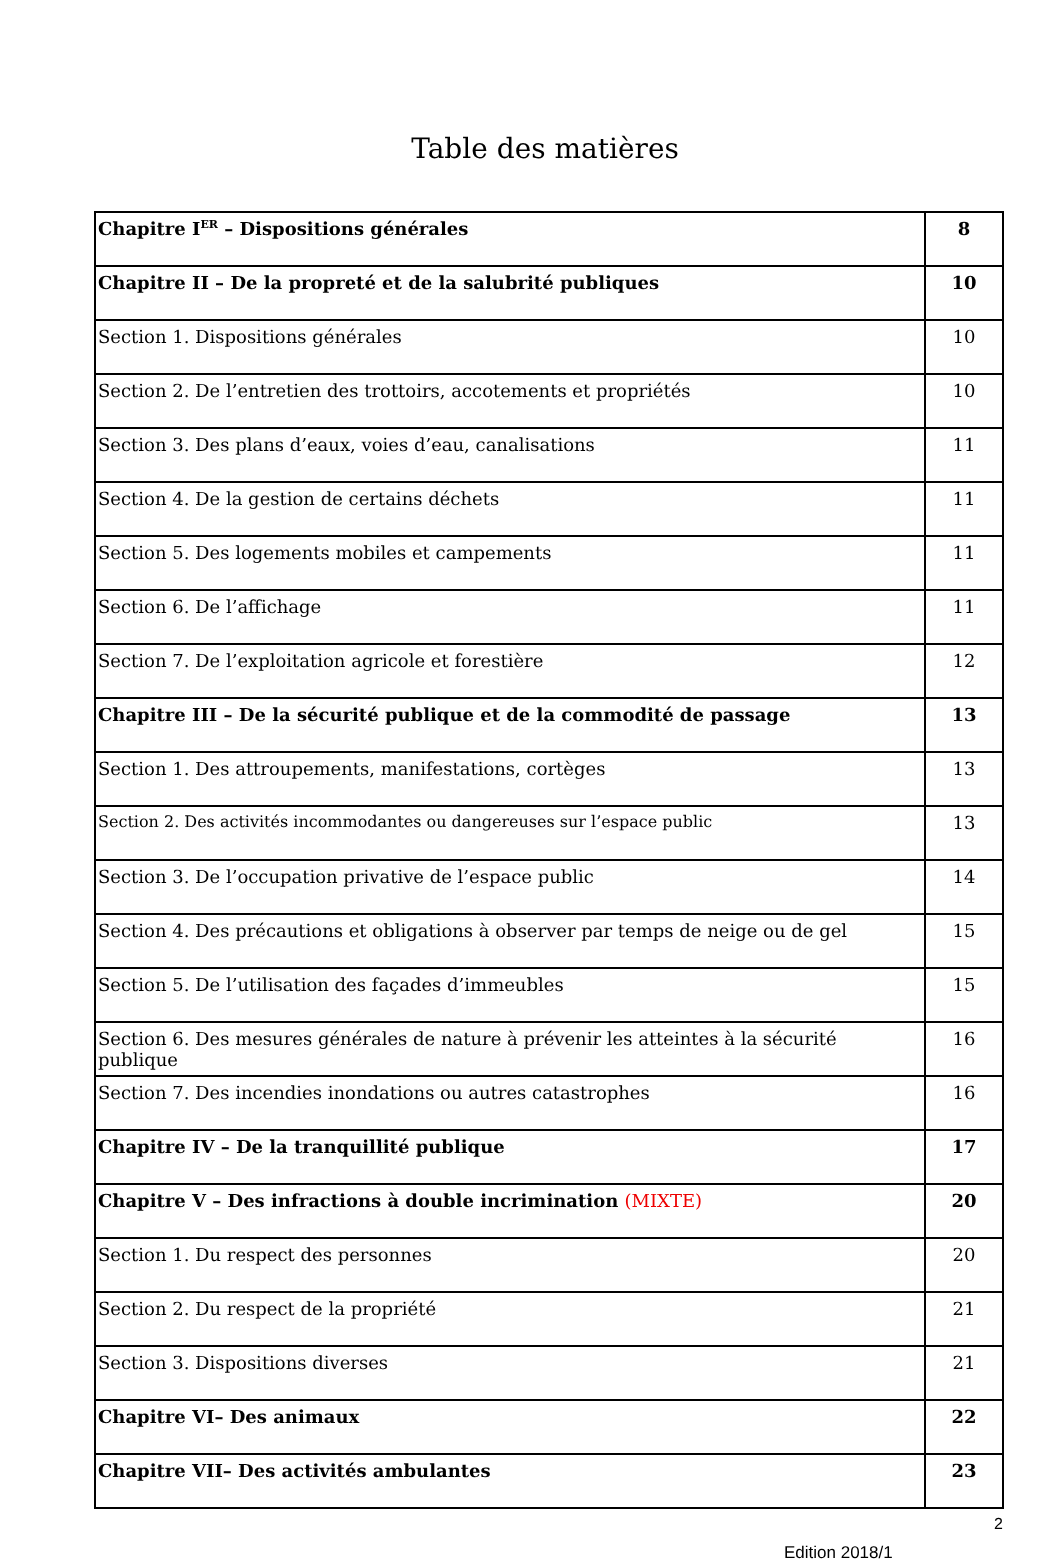Table des matières
| Chapitre I<sup>ER</sup> – Dispositions générales | 8 |
| Chapitre II – De la propreté et de la salubrité publiques | 10 |
| Section 1. Dispositions générales | 10 |
| Section 2. De l’entretien des trottoirs, accotements et propriétés | 10 |
| Section 3. Des plans d’eaux, voies d’eau, canalisations | 11 |
| Section 4. De la gestion de certains déchets | 11 |
| Section 5. Des logements mobiles et campements | 11 |
| Section 6. De l’affichage | 11 |
| Section 7. De l’exploitation agricole et forestière | 12 |
| Chapitre III – De la sécurité publique et de la commodité de passage | 13 |
| Section 1. Des attroupements, manifestations, cortèges | 13 |
| Section 2. Des activités incommodantes ou dangereuses sur l’espace public | 13 |
| Section 3. De l’occupation privative de l’espace public | 14 |
| Section 4. Des précautions et obligations à observer par temps de neige ou de gel | 15 |
| Section 5. De l’utilisation des façades d’immeubles | 15 |
| Section 6. Des mesures générales de nature à prévenir les atteintes à la sécurité publique | 16 |
| Section 7. Des incendies inondations ou autres catastrophes | 16 |
| Chapitre IV – De la tranquillité publique | 17 |
| Chapitre V – Des infractions à double incrimination (MIXTE) | 20 |
| Section 1. Du respect des personnes | 20 |
| Section 2. Du respect de la propriété | 21 |
| Section 3. Dispositions diverses | 21 |
| Chapitre VI– Des animaux | 22 |
| Chapitre VII– Des activités ambulantes | 23 |
2
Edition 2018/1